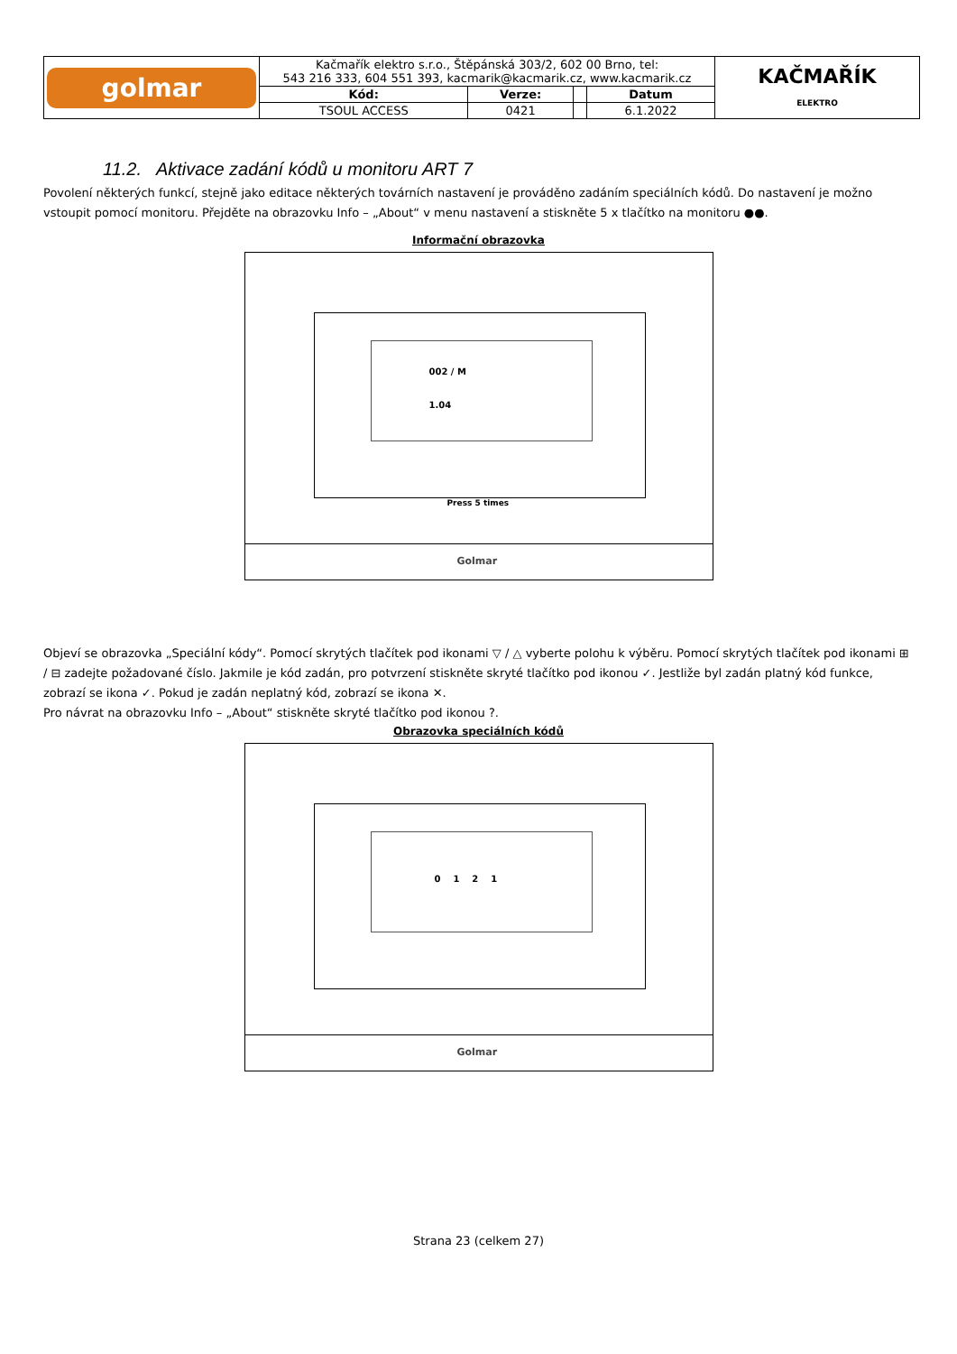| golmar | Kačmařík elektro s.r.o., Štěpánská 303/2, 602 00 Brno, tel: 543 216 333, 604 551 393, kacmarik@kacmarik.cz, www.kacmarik.cz | | | | KAČMAŘÍK ELEKTRO |
| | Kód: | Verze: | | Datum | |
| | TSOUL ACCESS | 0421 | | 6.1.2022 | |
11.2. Aktivace zadání kódů u monitoru ART 7
Povolení některých funkcí, stejně jako editace některých továrních nastavení je prováděno zadáním speciálních kódů. Do nastavení je možno vstoupit pomocí monitoru. Přejděte na obrazovku Info – „About“ v menu nastavení a stiskněte 5 x tlačítko na monitoru ●●.
Informační obrazovka
002 / M
1.04
Press 5 times
Golmar
Objeví se obrazovka „Speciální kódy“. Pomocí skrytých tlačítek pod ikonami ▽ / △ vyberte polohu k výběru. Pomocí skrytých tlačítek pod ikonami ⊞ / ⊟ zadejte požadované číslo. Jakmile je kód zadán, pro potvrzení stiskněte skryté tlačítko pod ikonou ✓. Jestliže byl zadán platný kód funkce, zobrazí se ikona ✓. Pokud je zadán neplatný kód, zobrazí se ikona ✕.
Pro návrat na obrazovku Info – „About“ stiskněte skryté tlačítko pod ikonou ?.
Obrazovka speciálních kódů
0 1 2 1
Golmar
Strana 23 (celkem 27)